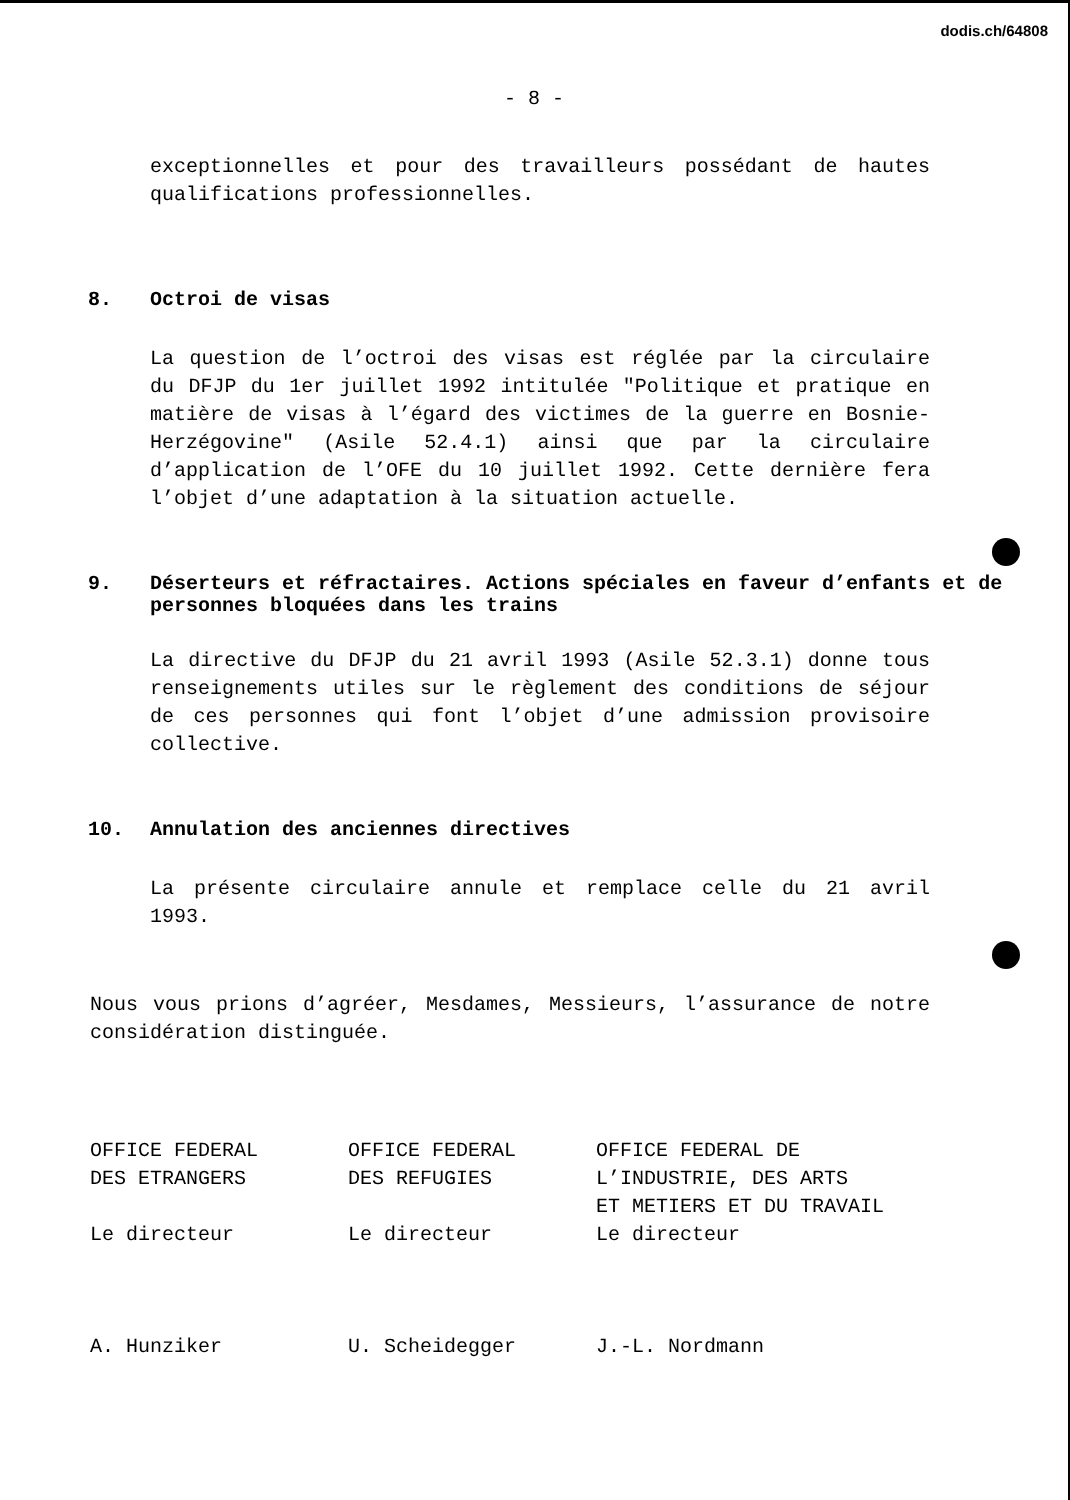dodis.ch/64808
- 8 -
exceptionnelles et pour des travailleurs possédant de hautes qualifications professionnelles.
8. Octroi de visas
La question de l’octroi des visas est réglée par la circulaire du DFJP du 1er juillet 1992 intitulée "Politique et pratique en matière de visas à l’égard des victimes de la guerre en Bosnie-Herzégovine" (Asile 52.4.1) ainsi que par la circulaire d’application de l’OFE du 10 juillet 1992. Cette dernière fera l’objet d’une adaptation à la situation actuelle.
9. Déserteurs et réfractaires. Actions spéciales en faveur d’enfants et de personnes bloquées dans les trains
La directive du DFJP du 21 avril 1993 (Asile 52.3.1) donne tous renseignements utiles sur le règlement des conditions de séjour de ces personnes qui font l’objet d’une admission provisoire collective.
10. Annulation des anciennes directives
La présente circulaire annule et remplace celle du 21 avril 1993.
Nous vous prions d’agréer, Mesdames, Messieurs, l’assurance de notre considération distinguée.
OFFICE FEDERAL
DES ETRANGERS
Le directeur
A. Hunziker
OFFICE FEDERAL
DES REFUGIES
Le directeur
U. Scheidegger
OFFICE FEDERAL DE
L’INDUSTRIE, DES ARTS
ET METIERS ET DU TRAVAIL
Le directeur
J.-L. Nordmann